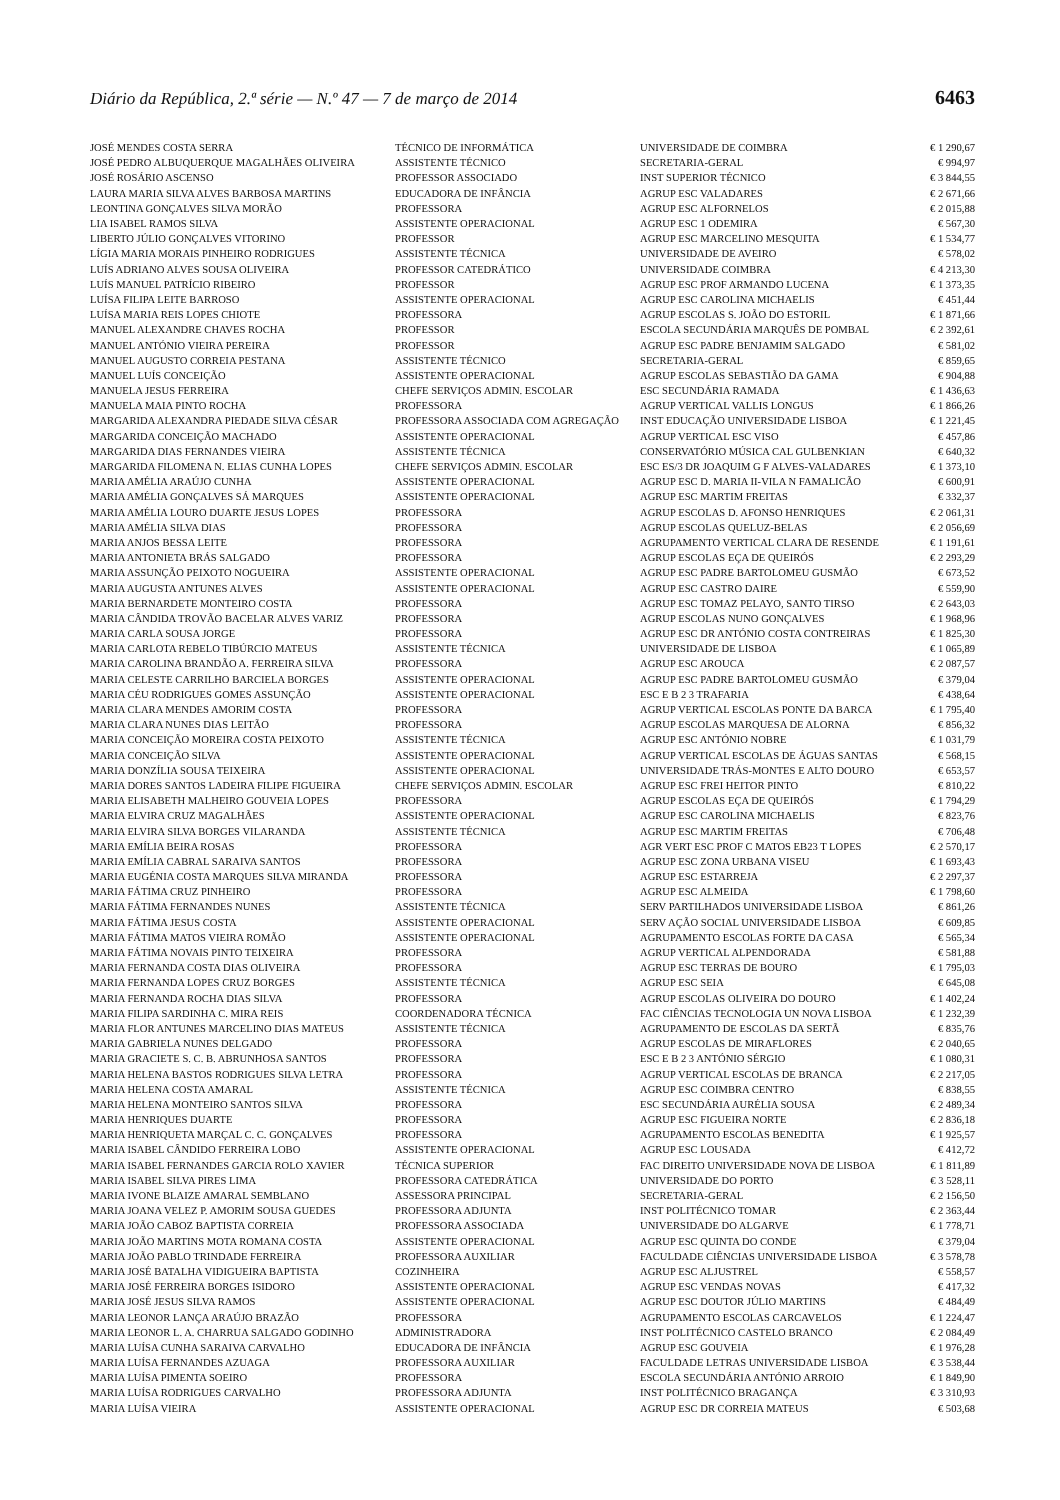Diário da República, 2.ª série — N.º 47 — 7 de março de 2014 6463
| JOSÉ MENDES COSTA SERRA | TÉCNICO DE INFORMÁTICA | UNIVERSIDADE DE COIMBRA | € 1 290,67 |
| JOSÉ PEDRO ALBUQUERQUE MAGALHÃES OLIVEIRA | ASSISTENTE TÉCNICO | SECRETARIA-GERAL | € 994,97 |
| JOSÉ ROSÁRIO ASCENSO | PROFESSOR ASSOCIADO | INST SUPERIOR TÉCNICO | € 3 844,55 |
| LAURA MARIA SILVA ALVES BARBOSA MARTINS | EDUCADORA DE INFÂNCIA | AGRUP ESC VALADARES | € 2 671,66 |
| LEONTINA GONÇALVES SILVA MORÃO | PROFESSORA | AGRUP ESC ALFORNELOS | € 2 015,88 |
| LIA ISABEL RAMOS SILVA | ASSISTENTE OPERACIONAL | AGRUP ESC 1 ODEMIRA | € 567,30 |
| LIBERTO JÚLIO GONÇALVES VITORINO | PROFESSOR | AGRUP ESC MARCELINO MESQUITA | € 1 534,77 |
| LÍGIA MARIA MORAIS PINHEIRO RODRIGUES | ASSISTENTE TÉCNICA | UNIVERSIDADE DE AVEIRO | € 578,02 |
| LUÍS ADRIANO ALVES SOUSA OLIVEIRA | PROFESSOR CATEDRÁTICO | UNIVERSIDADE COIMBRA | € 4 213,30 |
| LUÍS MANUEL PATRÍCIO RIBEIRO | PROFESSOR | AGRUP ESC PROF ARMANDO LUCENA | € 1 373,35 |
| LUÍSA FILIPA LEITE BARROSO | ASSISTENTE OPERACIONAL | AGRUP ESC CAROLINA MICHAELIS | € 451,44 |
| LUÍSA MARIA REIS LOPES CHIOTE | PROFESSORA | AGRUP ESCOLAS S. JOÃO DO ESTORIL | € 1 871,66 |
| MANUEL ALEXANDRE CHAVES ROCHA | PROFESSOR | ESCOLA SECUNDÁRIA MARQUÊS DE POMBAL | € 2 392,61 |
| MANUEL ANTÓNIO VIEIRA PEREIRA | PROFESSOR | AGRUP ESC PADRE BENJAMIM SALGADO | € 581,02 |
| MANUEL AUGUSTO CORREIA PESTANA | ASSISTENTE TÉCNICO | SECRETARIA-GERAL | € 859,65 |
| MANUEL LUÍS CONCEIÇÃO | ASSISTENTE OPERACIONAL | AGRUP ESCOLAS SEBASTIÃO DA GAMA | € 904,88 |
| MANUELA JESUS FERREIRA | CHEFE SERVIÇOS ADMIN. ESCOLAR | ESC SECUNDÁRIA RAMADA | € 1 436,63 |
| MANUELA MAIA PINTO ROCHA | PROFESSORA | AGRUP VERTICAL VALLIS LONGUS | € 1 866,26 |
| MARGARIDA ALEXANDRA PIEDADE SILVA CÉSAR | PROFESSORA ASSOCIADA COM AGREGAÇÃO | INST EDUCAÇÃO UNIVERSIDADE LISBOA | € 1 221,45 |
| MARGARIDA CONCEIÇÃO MACHADO | ASSISTENTE OPERACIONAL | AGRUP VERTICAL ESC VISO | € 457,86 |
| MARGARIDA DIAS FERNANDES VIEIRA | ASSISTENTE TÉCNICA | CONSERVATÓRIO MÚSICA CAL GULBENKIAN | € 640,32 |
| MARGARIDA FILOMENA N. ELIAS CUNHA LOPES | CHEFE SERVIÇOS ADMIN. ESCOLAR | ESC ES/3 DR JOAQUIM G F ALVES-VALADARES | € 1 373,10 |
| MARIA AMÉLIA ARAÚJO CUNHA | ASSISTENTE OPERACIONAL | AGRUP ESC D. MARIA II-VILA N FAMALICÃO | € 600,91 |
| MARIA AMÉLIA GONÇALVES SÁ MARQUES | ASSISTENTE OPERACIONAL | AGRUP ESC MARTIM FREITAS | € 332,37 |
| MARIA AMÉLIA LOURO DUARTE JESUS LOPES | PROFESSORA | AGRUP ESCOLAS D. AFONSO HENRIQUES | € 2 061,31 |
| MARIA AMÉLIA SILVA DIAS | PROFESSORA | AGRUP ESCOLAS QUELUZ-BELAS | € 2 056,69 |
| MARIA ANJOS BESSA LEITE | PROFESSORA | AGRUPAMENTO VERTICAL CLARA DE RESENDE | € 1 191,61 |
| MARIA ANTONIETA BRÁS SALGADO | PROFESSORA | AGRUP ESCOLAS EÇA DE QUEIRÓS | € 2 293,29 |
| MARIA ASSUNÇÃO PEIXOTO NOGUEIRA | ASSISTENTE OPERACIONAL | AGRUP ESC PADRE BARTOLOMEU GUSMÃO | € 673,52 |
| MARIA AUGUSTA ANTUNES ALVES | ASSISTENTE OPERACIONAL | AGRUP ESC CASTRO DAIRE | € 559,90 |
| MARIA BERNARDETE MONTEIRO COSTA | PROFESSORA | AGRUP ESC TOMAZ PELAYO, SANTO TIRSO | € 2 643,03 |
| MARIA CÂNDIDA TROVÃO BACELAR ALVES VARIZ | PROFESSORA | AGRUP ESCOLAS NUNO GONÇALVES | € 1 968,96 |
| MARIA CARLA SOUSA JORGE | PROFESSORA | AGRUP ESC DR ANTÓNIO COSTA CONTREIRAS | € 1 825,30 |
| MARIA CARLOTA REBELO TIBÚRCIO MATEUS | ASSISTENTE TÉCNICA | UNIVERSIDADE DE LISBOA | € 1 065,89 |
| MARIA CAROLINA BRANDÃO A. FERREIRA SILVA | PROFESSORA | AGRUP ESC AROUCA | € 2 087,57 |
| MARIA CELESTE CARRILHO BARCIELA BORGES | ASSISTENTE OPERACIONAL | AGRUP ESC PADRE BARTOLOMEU GUSMÃO | € 379,04 |
| MARIA CÉU RODRIGUES GOMES ASSUNÇÃO | ASSISTENTE OPERACIONAL | ESC E B 2 3 TRAFARIA | € 438,64 |
| MARIA CLARA MENDES AMORIM COSTA | PROFESSORA | AGRUP VERTICAL ESCOLAS PONTE DA BARCA | € 1 795,40 |
| MARIA CLARA NUNES DIAS LEITÃO | PROFESSORA | AGRUP ESCOLAS MARQUESA DE ALORNA | € 856,32 |
| MARIA CONCEIÇÃO MOREIRA COSTA PEIXOTO | ASSISTENTE TÉCNICA | AGRUP ESC ANTÓNIO NOBRE | € 1 031,79 |
| MARIA CONCEIÇÃO SILVA | ASSISTENTE OPERACIONAL | AGRUP VERTICAL ESCOLAS DE ÁGUAS SANTAS | € 568,15 |
| MARIA DONZÍLIA SOUSA TEIXEIRA | ASSISTENTE OPERACIONAL | UNIVERSIDADE TRÁS-MONTES E ALTO DOURO | € 653,57 |
| MARIA DORES SANTOS LADEIRA FILIPE FIGUEIRA | CHEFE SERVIÇOS ADMIN. ESCOLAR | AGRUP ESC FREI HEITOR PINTO | € 810,22 |
| MARIA ELISABETH MALHEIRO GOUVEIA LOPES | PROFESSORA | AGRUP ESCOLAS EÇA DE QUEIRÓS | € 1 794,29 |
| MARIA ELVIRA CRUZ MAGALHÃES | ASSISTENTE OPERACIONAL | AGRUP ESC CAROLINA MICHAELIS | € 823,76 |
| MARIA ELVIRA SILVA BORGES VILARANDA | ASSISTENTE TÉCNICA | AGRUP ESC MARTIM FREITAS | € 706,48 |
| MARIA EMÍLIA BEIRA ROSAS | PROFESSORA | AGR VERT ESC PROF C MATOS EB23 T LOPES | € 2 570,17 |
| MARIA EMÍLIA CABRAL SARAIVA SANTOS | PROFESSORA | AGRUP ESC ZONA URBANA VISEU | € 1 693,43 |
| MARIA EUGÉNIA COSTA MARQUES SILVA MIRANDA | PROFESSORA | AGRUP ESC ESTARREJA | € 2 297,37 |
| MARIA FÁTIMA CRUZ PINHEIRO | PROFESSORA | AGRUP ESC ALMEIDA | € 1 798,60 |
| MARIA FÁTIMA FERNANDES NUNES | ASSISTENTE TÉCNICA | SERV PARTILHADOS UNIVERSIDADE LISBOA | € 861,26 |
| MARIA FÁTIMA JESUS COSTA | ASSISTENTE OPERACIONAL | SERV AÇÃO SOCIAL UNIVERSIDADE LISBOA | € 609,85 |
| MARIA FÁTIMA MATOS VIEIRA ROMÃO | ASSISTENTE OPERACIONAL | AGRUPAMENTO ESCOLAS FORTE DA CASA | € 565,34 |
| MARIA FÁTIMA NOVAIS PINTO TEIXEIRA | PROFESSORA | AGRUP VERTICAL ALPENDORADA | € 581,88 |
| MARIA FERNANDA COSTA DIAS OLIVEIRA | PROFESSORA | AGRUP ESC TERRAS DE BOURO | € 1 795,03 |
| MARIA FERNANDA LOPES CRUZ BORGES | ASSISTENTE TÉCNICA | AGRUP ESC SEIA | € 645,08 |
| MARIA FERNANDA ROCHA DIAS SILVA | PROFESSORA | AGRUP ESCOLAS OLIVEIRA DO DOURO | € 1 402,24 |
| MARIA FILIPA SARDINHA C. MIRA REIS | COORDENADORA TÉCNICA | FAC CIÊNCIAS TECNOLOGIA UN NOVA LISBOA | € 1 232,39 |
| MARIA FLOR ANTUNES MARCELINO DIAS MATEUS | ASSISTENTE TÉCNICA | AGRUPAMENTO DE ESCOLAS DA SERTÃ | € 835,76 |
| MARIA GABRIELA NUNES DELGADO | PROFESSORA | AGRUP ESCOLAS DE MIRAFLORES | € 2 040,65 |
| MARIA GRACIETE S. C. B. ABRUNHOSA SANTOS | PROFESSORA | ESC E B 2 3 ANTÓNIO SÉRGIO | € 1 080,31 |
| MARIA HELENA BASTOS RODRIGUES SILVA LETRA | PROFESSORA | AGRUP VERTICAL ESCOLAS DE BRANCA | € 2 217,05 |
| MARIA HELENA COSTA AMARAL | ASSISTENTE TÉCNICA | AGRUP ESC COIMBRA CENTRO | € 838,55 |
| MARIA HELENA MONTEIRO SANTOS SILVA | PROFESSORA | ESC SECUNDÁRIA AURÉLIA SOUSA | € 2 489,34 |
| MARIA HENRIQUES DUARTE | PROFESSORA | AGRUP ESC FIGUEIRA NORTE | € 2 836,18 |
| MARIA HENRIQUETA MARÇAL C. C. GONÇALVES | PROFESSORA | AGRUPAMENTO ESCOLAS BENEDITA | € 1 925,57 |
| MARIA ISABEL CÂNDIDO FERREIRA LOBO | ASSISTENTE OPERACIONAL | AGRUP ESC LOUSADA | € 412,72 |
| MARIA ISABEL FERNANDES GARCIA ROLO XAVIER | TÉCNICA SUPERIOR | FAC DIREITO UNIVERSIDADE NOVA DE LISBOA | € 1 811,89 |
| MARIA ISABEL SILVA PIRES LIMA | PROFESSORA CATEDRÁTICA | UNIVERSIDADE DO PORTO | € 3 528,11 |
| MARIA IVONE BLAIZE AMARAL SEMBLANO | ASSESSORA PRINCIPAL | SECRETARIA-GERAL | € 2 156,50 |
| MARIA JOANA VELEZ P. AMORIM SOUSA GUEDES | PROFESSORA ADJUNTA | INST POLITÉCNICO TOMAR | € 2 363,44 |
| MARIA JOÃO CABOZ BAPTISTA CORREIA | PROFESSORA ASSOCIADA | UNIVERSIDADE DO ALGARVE | € 1 778,71 |
| MARIA JOÃO MARTINS MOTA ROMANA COSTA | ASSISTENTE OPERACIONAL | AGRUP ESC QUINTA DO CONDE | € 379,04 |
| MARIA JOÃO PABLO TRINDADE FERREIRA | PROFESSORA AUXILIAR | FACULDADE CIÊNCIAS UNIVERSIDADE LISBOA | € 3 578,78 |
| MARIA JOSÉ BATALHA VIDIGUEIRA BAPTISTA | COZINHEIRA | AGRUP ESC ALJUSTREL | € 558,57 |
| MARIA JOSÉ FERREIRA BORGES ISIDORO | ASSISTENTE OPERACIONAL | AGRUP ESC VENDAS NOVAS | € 417,32 |
| MARIA JOSÉ JESUS SILVA RAMOS | ASSISTENTE OPERACIONAL | AGRUP ESC DOUTOR JÚLIO MARTINS | € 484,49 |
| MARIA LEONOR LANÇA ARAÚJO BRAZÃO | PROFESSORA | AGRUPAMENTO ESCOLAS CARCAVELOS | € 1 224,47 |
| MARIA LEONOR L. A. CHARRUA SALGADO GODINHO | ADMINISTRADORA | INST POLITÉCNICO CASTELO BRANCO | € 2 084,49 |
| MARIA LUÍSA CUNHA SARAIVA CARVALHO | EDUCADORA DE INFÂNCIA | AGRUP ESC GOUVEIA | € 1 976,28 |
| MARIA LUÍSA FERNANDES AZUAGA | PROFESSORA AUXILIAR | FACULDADE LETRAS UNIVERSIDADE LISBOA | € 3 538,44 |
| MARIA LUÍSA PIMENTA SOEIRO | PROFESSORA | ESCOLA SECUNDÁRIA ANTÓNIO ARROIO | € 1 849,90 |
| MARIA LUÍSA RODRIGUES CARVALHO | PROFESSORA ADJUNTA | INST POLITÉCNICO BRAGANÇA | € 3 310,93 |
| MARIA LUÍSA VIEIRA | ASSISTENTE OPERACIONAL | AGRUP ESC DR CORREIA MATEUS | € 503,68 |